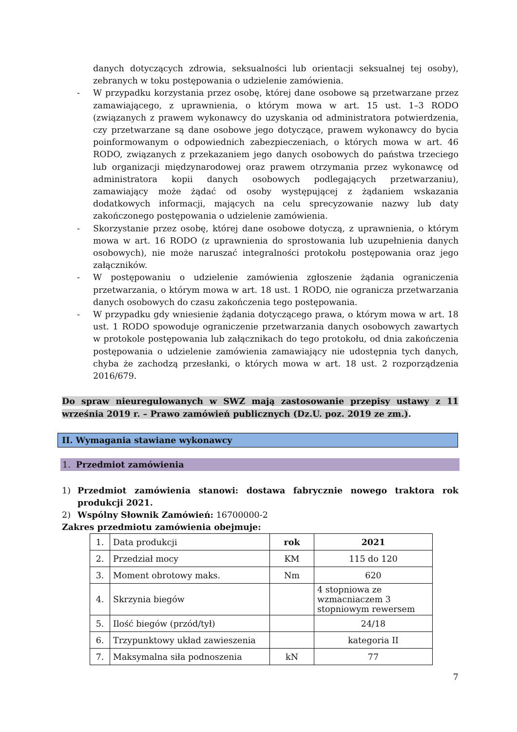danych dotyczących zdrowia, seksualności lub orientacji seksualnej tej osoby), zebranych w toku postępowania o udzielenie zamówienia.
- W przypadku korzystania przez osobę, której dane osobowe są przetwarzane przez zamawiającego, z uprawnienia, o którym mowa w art. 15 ust. 1–3 RODO (związanych z prawem wykonawcy do uzyskania od administratora potwierdzenia, czy przetwarzane są dane osobowe jego dotyczące, prawem wykonawcy do bycia poinformowanym o odpowiednich zabezpieczeniach, o których mowa w art. 46 RODO, związanych z przekazaniem jego danych osobowych do państwa trzeciego lub organizacji międzynarodowej oraz prawem otrzymania przez wykonawcę od administratora kopii danych osobowych podlegających przetwarzaniu), zamawiający może żądać od osoby występującej z żądaniem wskazania dodatkowych informacji, mających na celu sprecyzowanie nazwy lub daty zakończonego postępowania o udzielenie zamówienia.
- Skorzystanie przez osobę, której dane osobowe dotyczą, z uprawnienia, o którym mowa w art. 16 RODO (z uprawnienia do sprostowania lub uzupełnienia danych osobowych), nie może naruszać integralności protokołu postępowania oraz jego załączników.
- W postępowaniu o udzielenie zamówienia zgłoszenie żądania ograniczenia przetwarzania, o którym mowa w art. 18 ust. 1 RODO, nie ogranicza przetwarzania danych osobowych do czasu zakończenia tego postępowania.
- W przypadku gdy wniesienie żądania dotyczącego prawa, o którym mowa w art. 18 ust. 1 RODO spowoduje ograniczenie przetwarzania danych osobowych zawartych w protokole postępowania lub załącznikach do tego protokołu, od dnia zakończenia postępowania o udzielenie zamówienia zamawiający nie udostępnia tych danych, chyba że zachodzą przesłanki, o których mowa w art. 18 ust. 2 rozporządzenia 2016/679.
Do spraw nieuregulowanych w SWZ mają zastosowanie przepisy ustawy z 11 września 2019 r. – Prawo zamówień publicznych (Dz.U. poz. 2019 ze zm.).
II. Wymagania stawiane wykonawcy
1. Przedmiot zamówienia
1) Przedmiot zamówienia stanowi: dostawa fabrycznie nowego traktora rok produkcji 2021.
2) Wspólny Słownik Zamówień: 16700000-2
Zakres przedmiotu zamówienia obejmuje:
| 1. | Data produkcji | rok | 2021 |
| 2. | Przedział mocy | KM | 115 do 120 |
| 3. | Moment obrotowy maks. | Nm | 620 |
| 4. | Skrzynia biegów | | 4 stopniowa ze wzmacniaczem 3 stopniowym rewersem |
| 5. | Ilość biegów (przód/tył) | | 24/18 |
| 6. | Trzypunktowy układ zawieszenia | | kategoria II |
| 7. | Maksymalna siła podnoszenia | kN | 77 |
7